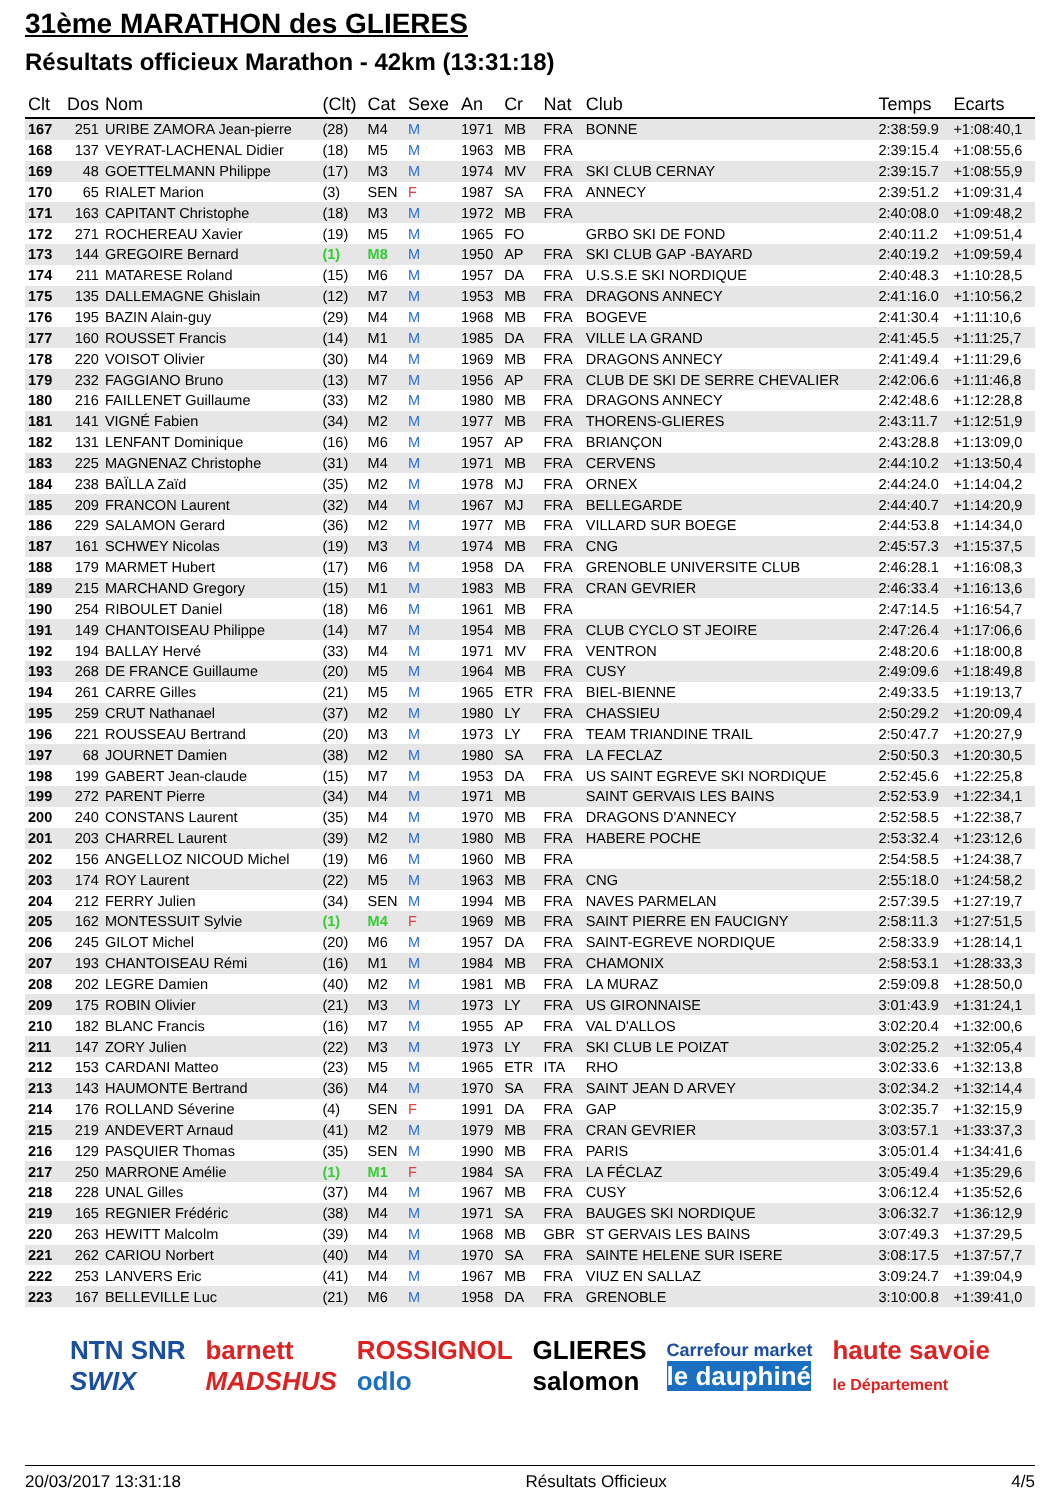31ème MARATHON des GLIERES
Résultats officieux Marathon - 42km (13:31:18)
| Clt | Dos | Nom | (Clt) | Cat | Sexe | An | Cr | Nat | Club | Temps | Ecarts |
| --- | --- | --- | --- | --- | --- | --- | --- | --- | --- | --- | --- |
| 167 | 251 | URIBE ZAMORA Jean-pierre | (28) | M4 | M | 1971 | MB | FRA | BONNE | 2:38:59.9 | +1:08:40,1 |
| 168 | 137 | VEYRAT-LACHENAL Didier | (18) | M5 | M | 1963 | MB | FRA | | 2:39:15.4 | +1:08:55,6 |
| 169 | 48 | GOETTELMANN Philippe | (17) | M3 | M | 1974 | MV | FRA | SKI CLUB CERNAY | 2:39:15.7 | +1:08:55,9 |
| 170 | 65 | RIALET Marion | (3) | SEN | F | 1987 | SA | FRA | ANNECY | 2:39:51.2 | +1:09:31,4 |
| 171 | 163 | CAPITANT Christophe | (18) | M3 | M | 1972 | MB | FRA | | 2:40:08.0 | +1:09:48,2 |
| 172 | 271 | ROCHEREAU Xavier | (19) | M5 | M | 1965 | FO | | GRBO SKI DE FOND | 2:40:11.2 | +1:09:51,4 |
| 173 | 144 | GREGOIRE Bernard | (1) | M8 | M | 1950 | AP | FRA | SKI CLUB GAP -BAYARD | 2:40:19.2 | +1:09:59,4 |
| 174 | 211 | MATARESE Roland | (15) | M6 | M | 1957 | DA | FRA | U.S.S.E SKI NORDIQUE | 2:40:48.3 | +1:10:28,5 |
| 175 | 135 | DALLEMAGNE Ghislain | (12) | M7 | M | 1953 | MB | FRA | DRAGONS ANNECY | 2:41:16.0 | +1:10:56,2 |
| 176 | 195 | BAZIN Alain-guy | (29) | M4 | M | 1968 | MB | FRA | BOGEVE | 2:41:30.4 | +1:11:10,6 |
| 177 | 160 | ROUSSET Francis | (14) | M1 | M | 1985 | DA | FRA | VILLE LA GRAND | 2:41:45.5 | +1:11:25,7 |
| 178 | 220 | VOISOT Olivier | (30) | M4 | M | 1969 | MB | FRA | DRAGONS ANNECY | 2:41:49.4 | +1:11:29,6 |
| 179 | 232 | FAGGIANO Bruno | (13) | M7 | M | 1956 | AP | FRA | CLUB DE SKI DE SERRE CHEVALIER | 2:42:06.6 | +1:11:46,8 |
| 180 | 216 | FAILLENET Guillaume | (33) | M2 | M | 1980 | MB | FRA | DRAGONS ANNECY | 2:42:48.6 | +1:12:28,8 |
| 181 | 141 | VIGNÉ Fabien | (34) | M2 | M | 1977 | MB | FRA | THORENS-GLIERES | 2:43:11.7 | +1:12:51,9 |
| 182 | 131 | LENFANT Dominique | (16) | M6 | M | 1957 | AP | FRA | BRIANÇON | 2:43:28.8 | +1:13:09,0 |
| 183 | 225 | MAGNENAZ Christophe | (31) | M4 | M | 1971 | MB | FRA | CERVENS | 2:44:10.2 | +1:13:50,4 |
| 184 | 238 | BAÏLLA Zaïd | (35) | M2 | M | 1978 | MJ | FRA | ORNEX | 2:44:24.0 | +1:14:04,2 |
| 185 | 209 | FRANCON Laurent | (32) | M4 | M | 1967 | MJ | FRA | BELLEGARDE | 2:44:40.7 | +1:14:20,9 |
| 186 | 229 | SALAMON Gerard | (36) | M2 | M | 1977 | MB | FRA | VILLARD SUR BOEGE | 2:44:53.8 | +1:14:34,0 |
| 187 | 161 | SCHWEY Nicolas | (19) | M3 | M | 1974 | MB | FRA | CNG | 2:45:57.3 | +1:15:37,5 |
| 188 | 179 | MARMET Hubert | (17) | M6 | M | 1958 | DA | FRA | GRENOBLE UNIVERSITE CLUB | 2:46:28.1 | +1:16:08,3 |
| 189 | 215 | MARCHAND Gregory | (15) | M1 | M | 1983 | MB | FRA | CRAN GEVRIER | 2:46:33.4 | +1:16:13,6 |
| 190 | 254 | RIBOULET Daniel | (18) | M6 | M | 1961 | MB | FRA | | 2:47:14.5 | +1:16:54,7 |
| 191 | 149 | CHANTOISEAU Philippe | (14) | M7 | M | 1954 | MB | FRA | CLUB CYCLO ST JEOIRE | 2:47:26.4 | +1:17:06,6 |
| 192 | 194 | BALLAY Hervé | (33) | M4 | M | 1971 | MV | FRA | VENTRON | 2:48:20.6 | +1:18:00,8 |
| 193 | 268 | DE FRANCE Guillaume | (20) | M5 | M | 1964 | MB | FRA | CUSY | 2:49:09.6 | +1:18:49,8 |
| 194 | 261 | CARRE Gilles | (21) | M5 | M | 1965 | ETR | FRA | BIEL-BIENNE | 2:49:33.5 | +1:19:13,7 |
| 195 | 259 | CRUT Nathanael | (37) | M2 | M | 1980 | LY | FRA | CHASSIEU | 2:50:29.2 | +1:20:09,4 |
| 196 | 221 | ROUSSEAU Bertrand | (20) | M3 | M | 1973 | LY | FRA | TEAM TRIANDINE TRAIL | 2:50:47.7 | +1:20:27,9 |
| 197 | 68 | JOURNET Damien | (38) | M2 | M | 1980 | SA | FRA | LA FECLAZ | 2:50:50.3 | +1:20:30,5 |
| 198 | 199 | GABERT Jean-claude | (15) | M7 | M | 1953 | DA | FRA | US SAINT EGREVE SKI NORDIQUE | 2:52:45.6 | +1:22:25,8 |
| 199 | 272 | PARENT Pierre | (34) | M4 | M | 1971 | MB | | SAINT GERVAIS LES BAINS | 2:52:53.9 | +1:22:34,1 |
| 200 | 240 | CONSTANS Laurent | (35) | M4 | M | 1970 | MB | FRA | DRAGONS D'ANNECY | 2:52:58.5 | +1:22:38,7 |
| 201 | 203 | CHARREL Laurent | (39) | M2 | M | 1980 | MB | FRA | HABERE POCHE | 2:53:32.4 | +1:23:12,6 |
| 202 | 156 | ANGELLOZ NICOUD Michel | (19) | M6 | M | 1960 | MB | FRA | | 2:54:58.5 | +1:24:38,7 |
| 203 | 174 | ROY Laurent | (22) | M5 | M | 1963 | MB | FRA | CNG | 2:55:18.0 | +1:24:58,2 |
| 204 | 212 | FERRY Julien | (34) | SEN | M | 1994 | MB | FRA | NAVES PARMELAN | 2:57:39.5 | +1:27:19,7 |
| 205 | 162 | MONTESSUIT Sylvie | (1) | M4 | F | 1969 | MB | FRA | SAINT PIERRE EN FAUCIGNY | 2:58:11.3 | +1:27:51,5 |
| 206 | 245 | GILOT Michel | (20) | M6 | M | 1957 | DA | FRA | SAINT-EGREVE NORDIQUE | 2:58:33.9 | +1:28:14,1 |
| 207 | 193 | CHANTOISEAU Rémi | (16) | M1 | M | 1984 | MB | FRA | CHAMONIX | 2:58:53.1 | +1:28:33,3 |
| 208 | 202 | LEGRE Damien | (40) | M2 | M | 1981 | MB | FRA | LA MURAZ | 2:59:09.8 | +1:28:50,0 |
| 209 | 175 | ROBIN Olivier | (21) | M3 | M | 1973 | LY | FRA | US GIRONNAISE | 3:01:43.9 | +1:31:24,1 |
| 210 | 182 | BLANC Francis | (16) | M7 | M | 1955 | AP | FRA | VAL D'ALLOS | 3:02:20.4 | +1:32:00,6 |
| 211 | 147 | ZORY Julien | (22) | M3 | M | 1973 | LY | FRA | SKI CLUB LE POIZAT | 3:02:25.2 | +1:32:05,4 |
| 212 | 153 | CARDANI Matteo | (23) | M5 | M | 1965 | ETR | ITA | RHO | 3:02:33.6 | +1:32:13,8 |
| 213 | 143 | HAUMONTE Bertrand | (36) | M4 | M | 1970 | SA | FRA | SAINT JEAN D ARVEY | 3:02:34.2 | +1:32:14,4 |
| 214 | 176 | ROLLAND Séverine | (4) | SEN | F | 1991 | DA | FRA | GAP | 3:02:35.7 | +1:32:15,9 |
| 215 | 219 | ANDEVERT Arnaud | (41) | M2 | M | 1979 | MB | FRA | CRAN GEVRIER | 3:03:57.1 | +1:33:37,3 |
| 216 | 129 | PASQUIER Thomas | (35) | SEN | M | 1990 | MB | FRA | PARIS | 3:05:01.4 | +1:34:41,6 |
| 217 | 250 | MARRONE Amélie | (1) | M1 | F | 1984 | SA | FRA | LA FÉCLAZ | 3:05:49.4 | +1:35:29,6 |
| 218 | 228 | UNAL Gilles | (37) | M4 | M | 1967 | MB | FRA | CUSY | 3:06:12.4 | +1:35:52,6 |
| 219 | 165 | REGNIER Frédéric | (38) | M4 | M | 1971 | SA | FRA | BAUGES SKI NORDIQUE | 3:06:32.7 | +1:36:12,9 |
| 220 | 263 | HEWITT Malcolm | (39) | M4 | M | 1968 | MB | GBR | ST GERVAIS LES BAINS | 3:07:49.3 | +1:37:29,5 |
| 221 | 262 | CARIOU Norbert | (40) | M4 | M | 1970 | SA | FRA | SAINTE HELENE SUR ISERE | 3:08:17.5 | +1:37:57,7 |
| 222 | 253 | LANVERS Eric | (41) | M4 | M | 1967 | MB | FRA | VIUZ EN SALLAZ | 3:09:24.7 | +1:39:04,9 |
| 223 | 167 | BELLEVILLE Luc | (21) | M6 | M | 1958 | DA | FRA | GRENOBLE | 3:10:00.8 | +1:39:41,0 |
NTN SNR
SWIX
barnett
MADSHUS
ROSSIGNOL
odlo
GLIERES
salomon
Carrefour market
le dauphiné
haute savoie
le Département
20/03/2017 13:31:18 Résultats Officieux 4/5